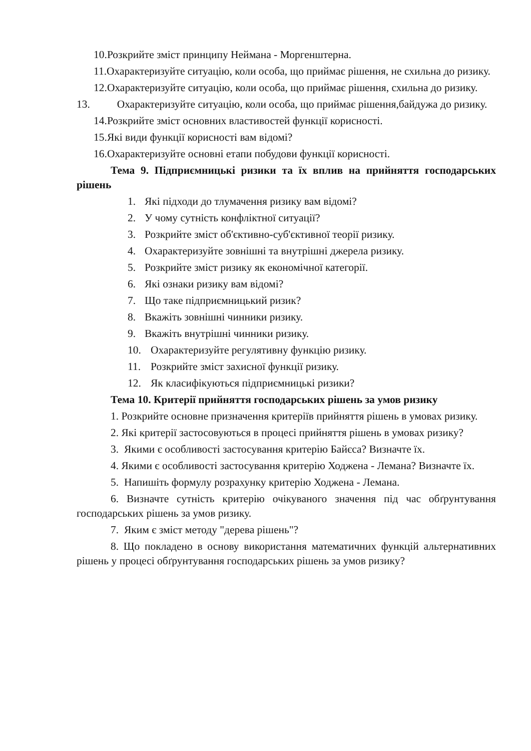10.Розкрийте зміст принципу Неймана - Моргенштерна.
11.Охарактеризуйте ситуацію, коли особа, що приймає рішення, не схильна до ризику.
12.Охарактеризуйте ситуацію, коли особа, що приймає рішення, схильна до ризику.
13. Охарактеризуйте ситуацію, коли особа, що приймає рішення,байдужа до ризику.
14.Розкрийте зміст основних властивостей функції корисності.
15.Які види функції корисності вам відомі?
16.Охарактеризуйте основні етапи побудови функції корисності.
Тема 9. Підприємницькі ризики та їх вплив на прийняття господарських рішень
1. Які підходи до тлумачення ризику вам відомі?
2. У чому сутність конфліктної ситуації?
3. Розкрийте зміст об'єктивно-суб'єктивної теорії ризику.
4. Охарактеризуйте зовнішні та внутрішні джерела ризику.
5. Розкрийте зміст ризику як економічної категорії.
6. Які ознаки ризику вам відомі?
7. Що таке підприємницький ризик?
8. Вкажіть зовнішні чинники ризику.
9. Вкажіть внутрішні чинники ризику.
10. Охарактеризуйте регулятивну функцію ризику.
11. Розкрийте зміст захисної функції ризику.
12. Як класифікуються підприємницькі ризики?
Тема 10. Критерії прийняття господарських рішень за умов ризику
1. Розкрийте основне призначення критеріїв прийняття рішень в умовах ризику.
2. Які критерії застосовуються в процесі прийняття рішень в умовах ризику?
3. Якими є особливості застосування критерію Байєса? Визначте їх.
4. Якими є особливості застосування критерію Ходжена - Лемана? Визначте їх.
5. Напишіть формулу розрахунку критерію Ходжена - Лемана.
6. Визначте сутність критерію очікуваного значення під час обґрунтування господарських рішень за умов ризику.
7. Яким є зміст методу "дерева рішень"?
8. Що покладено в основу використання математичних функцій альтернативних рішень у процесі обґрунтування господарських рішень за умов ризику?